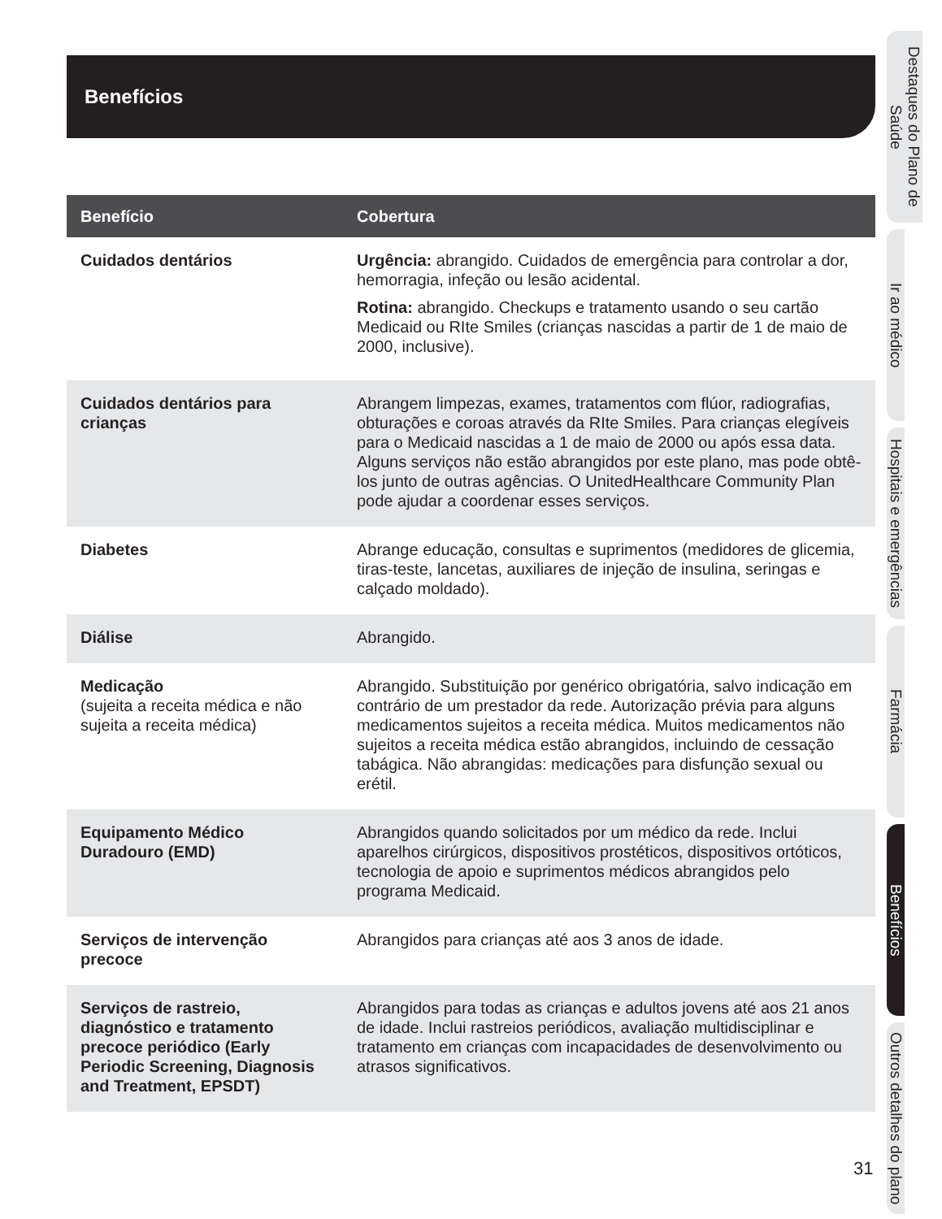Benefícios
| Benefício | Cobertura |
| --- | --- |
| Cuidados dentários | Urgência: abrangido. Cuidados de emergência para controlar a dor, hemorragia, infeção ou lesão acidental. Rotina: abrangido. Checkups e tratamento usando o seu cartão Medicaid ou RIte Smiles (crianças nascidas a partir de 1 de maio de 2000, inclusive). |
| Cuidados dentários para crianças | Abrangem limpezas, exames, tratamentos com flúor, radiografias, obturações e coroas através da RIte Smiles. Para crianças elegíveis para o Medicaid nascidas a 1 de maio de 2000 ou após essa data. Alguns serviços não estão abrangidos por este plano, mas pode obtê-los junto de outras agências. O UnitedHealthcare Community Plan pode ajudar a coordenar esses serviços. |
| Diabetes | Abrange educação, consultas e suprimentos (medidores de glicemia, tiras-teste, lancetas, auxiliares de injeção de insulina, seringas e calçado moldado). |
| Diálise | Abrangido. |
| Medicação (sujeita a receita médica e não sujeita a receita médica) | Abrangido. Substituição por genérico obrigatória, salvo indicação em contrário de um prestador da rede. Autorização prévia para alguns medicamentos sujeitos a receita médica. Muitos medicamentos não sujeitos a receita médica estão abrangidos, incluindo de cessação tabágica. Não abrangidas: medicações para disfunção sexual ou erétil. |
| Equipamento Médico Duradouro (EMD) | Abrangidos quando solicitados por um médico da rede. Inclui aparelhos cirúrgicos, dispositivos prostéticos, dispositivos ortóticos, tecnologia de apoio e suprimentos médicos abrangidos pelo programa Medicaid. |
| Serviços de intervenção precoce | Abrangidos para crianças até aos 3 anos de idade. |
| Serviços de rastreio, diagnóstico e tratamento precoce periódico (Early Periodic Screening, Diagnosis and Treatment, EPSDT) | Abrangidos para todas as crianças e adultos jovens até aos 21 anos de idade. Inclui rastreios periódicos, avaliação multidisciplinar e tratamento em crianças com incapacidades de desenvolvimento ou atrasos significativos. |
Destaques do Plano de Saúde
Ir ao médico
Hospitais e emergências
Farmácia
Benefícios
Outros detalhes do plano
31